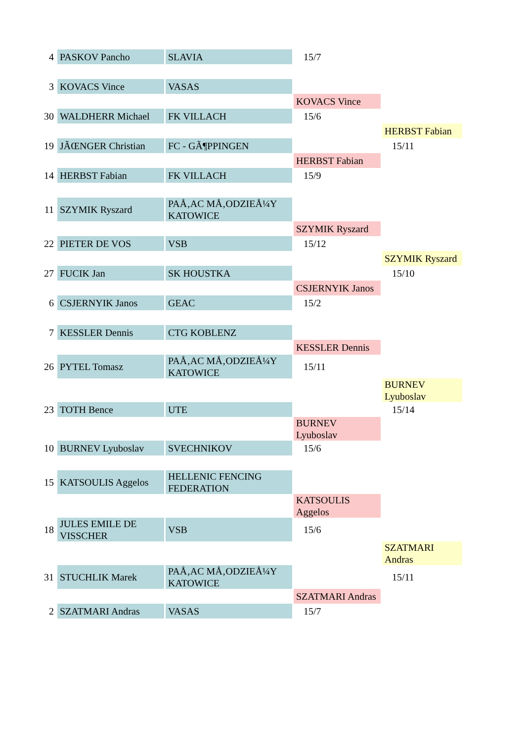| 4 | PASKOV Pancho | SLAVIA | 15/7 | |
| 3 | KOVACS Vince | VASAS | | |
| | | | KOVACS Vince | |
| 30 | WALDHERR Michael | FK VILLACH | 15/6 | |
| | | | | HERBST Fabian |
| 19 | JÃŒNGER Christian | FC - GÃ¶PPINGEN | | 15/11 |
| | | | HERBST Fabian | |
| 14 | HERBST Fabian | FK VILLACH | 15/9 | |
| 11 | SZYMIK Ryszard | PAÅ‚AC MÅ‚ODZIEÅ¼Y KATOWICE | | |
| | | | SZYMIK Ryszard | |
| 22 | PIETER DE VOS | VSB | 15/12 | |
| | | | | SZYMIK Ryszard |
| 27 | FUCIK Jan | SK HOUSTKA | | 15/10 |
| | | | CSJERNYIK Janos | |
| 6 | CSJERNYIK Janos | GEAC | 15/2 | |
| 7 | KESSLER Dennis | CTG KOBLENZ | | |
| | | | KESSLER Dennis | |
| 26 | PYTEL Tomasz | PAÅ‚AC MÅ‚ODZIEÅ¼Y KATOWICE | 15/11 | |
| | | | | BURNEV Lyuboslav |
| 23 | TOTH Bence | UTE | | 15/14 |
| | | | BURNEV Lyuboslav | |
| 10 | BURNEV Lyuboslav | SVECHNIKOV | 15/6 | |
| 15 | KATSOULIS Aggelos | HELLENIC FENCING FEDERATION | | |
| | | | KATSOULIS Aggelos | |
| 18 | JULES EMILE DE VISSCHER | VSB | 15/6 | |
| | | | | SZATMARI Andras |
| 31 | STUCHLIK Marek | PAÅ‚AC MÅ‚ODZIEÅ¼Y KATOWICE | | 15/11 |
| | | | SZATMARI Andras | |
| 2 | SZATMARI Andras | VASAS | 15/7 | |